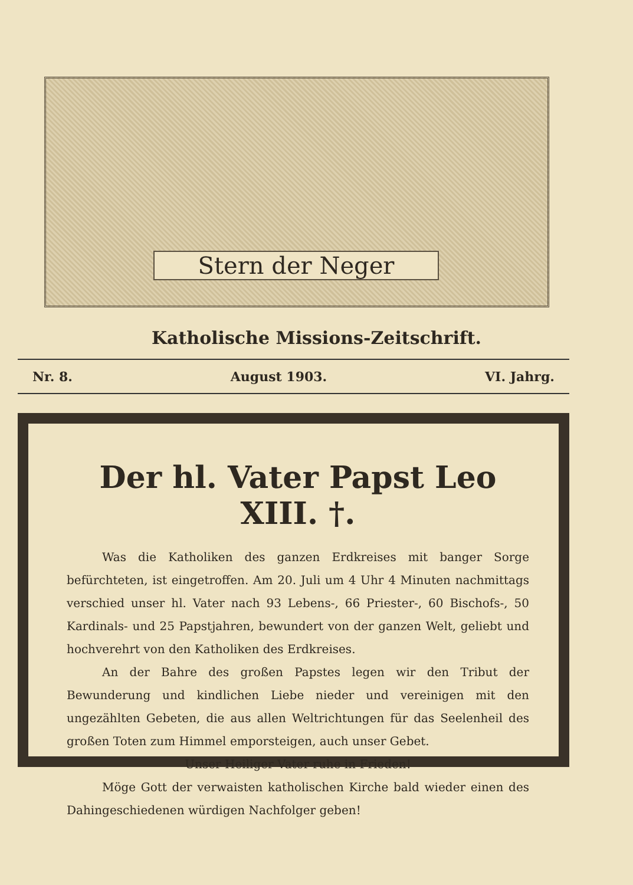Stern der Neger
Katholische Missions-Zeitschrift.
Nr. 8. August 1903. VI. Jahrg.
Der hl. Vater Papst Leo XIII. †.
Was die Katholiken des ganzen Erdkreises mit banger Sorge befürchteten, ist eingetroffen. Am 20. Juli um 4 Uhr 4 Minuten nachmittags verschied unser hl. Vater nach 93 Lebens-, 66 Priester-, 60 Bischofs-, 50 Kardinals- und 25 Papstjahren, bewundert von der ganzen Welt, geliebt und hochverehrt von den Katholiken des Erdkreises.
An der Bahre des großen Papstes legen wir den Tribut der Bewunderung und kindlichen Liebe nieder und vereinigen mit den ungezählten Gebeten, die aus allen Weltrichtungen für das Seelenheil des großen Toten zum Himmel emporsteigen, auch unser Gebet.
Unser Heiliger Vater ruhe in Frieden!
Möge Gott der verwaisten katholischen Kirche bald wieder einen des Dahingeschiedenen würdigen Nachfolger geben!